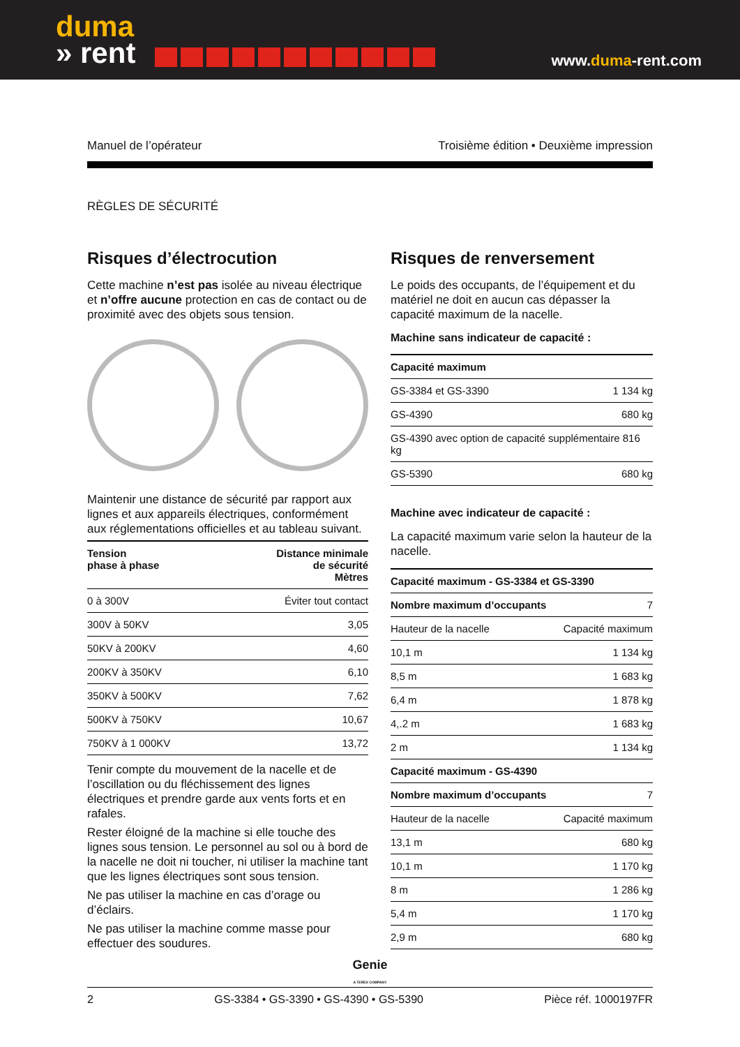duma
» rent
www.duma-rent.com
Manuel de l’opérateur Troisième édition • Deuxième impression
RÈGLES DE SÉCURITÉ
Risques d’électrocution
Cette machine n’est pas isolée au niveau électrique et n’offre aucune protection en cas de contact ou de proximité avec des objets sous tension.
Maintenir une distance de sécurité par rapport aux lignes et aux appareils électriques, conformément aux réglementations officielles et au tableau suivant.
| Tension phase à phase | Distance minimale de sécurité Mètres |
| --- | --- |
| 0 à 300V | Éviter tout contact |
| 300V à 50KV | 3,05 |
| 50KV à 200KV | 4,60 |
| 200KV à 350KV | 6,10 |
| 350KV à 500KV | 7,62 |
| 500KV à 750KV | 10,67 |
| 750KV à 1 000KV | 13,72 |
Tenir compte du mouvement de la nacelle et de l’oscillation ou du fléchissement des lignes électriques et prendre garde aux vents forts et en rafales.
Rester éloigné de la machine si elle touche des lignes sous tension. Le personnel au sol ou à bord de la nacelle ne doit ni toucher, ni utiliser la machine tant que les lignes électriques sont sous tension.
Ne pas utiliser la machine en cas d’orage ou d’éclairs.
Ne pas utiliser la machine comme masse pour effectuer des soudures.
Risques de renversement
Le poids des occupants, de l’équipement et du matériel ne doit en aucun cas dépasser la capacité maximum de la nacelle.
Machine sans indicateur de capacité :
| Capacité maximum | |
| --- | --- |
| GS-3384 et GS-3390 | 1 134 kg |
| GS-4390 | 680 kg |
| GS-4390 avec option de capacité supplémentaire 816 kg | |
| GS-5390 | 680 kg |
Machine avec indicateur de capacité :
La capacité maximum varie selon la hauteur de la nacelle.
| Capacité maximum - GS-3384 et GS-3390 | |
| --- | --- |
| Nombre maximum d’occupants | 7 |
| Hauteur de la nacelle | Capacité maximum |
| 10,1 m | 1 134 kg |
| 8,5 m | 1 683 kg |
| 6,4 m | 1 878 kg |
| 4,.2 m | 1 683 kg |
| 2 m | 1 134 kg |
| Capacité maximum - GS-4390 | |
| Nombre maximum d’occupants | 7 |
| Hauteur de la nacelle | Capacité maximum |
| 13,1 m | 680 kg |
| 10,1 m | 1 170 kg |
| 8 m | 1 286 kg |
| 5,4 m | 1 170 kg |
| 2,9 m | 680 kg |
Genie
A TEREX COMPANY
2 GS-3384 • GS-3390 • GS-4390 • GS-5390 Pièce réf. 1000197FR